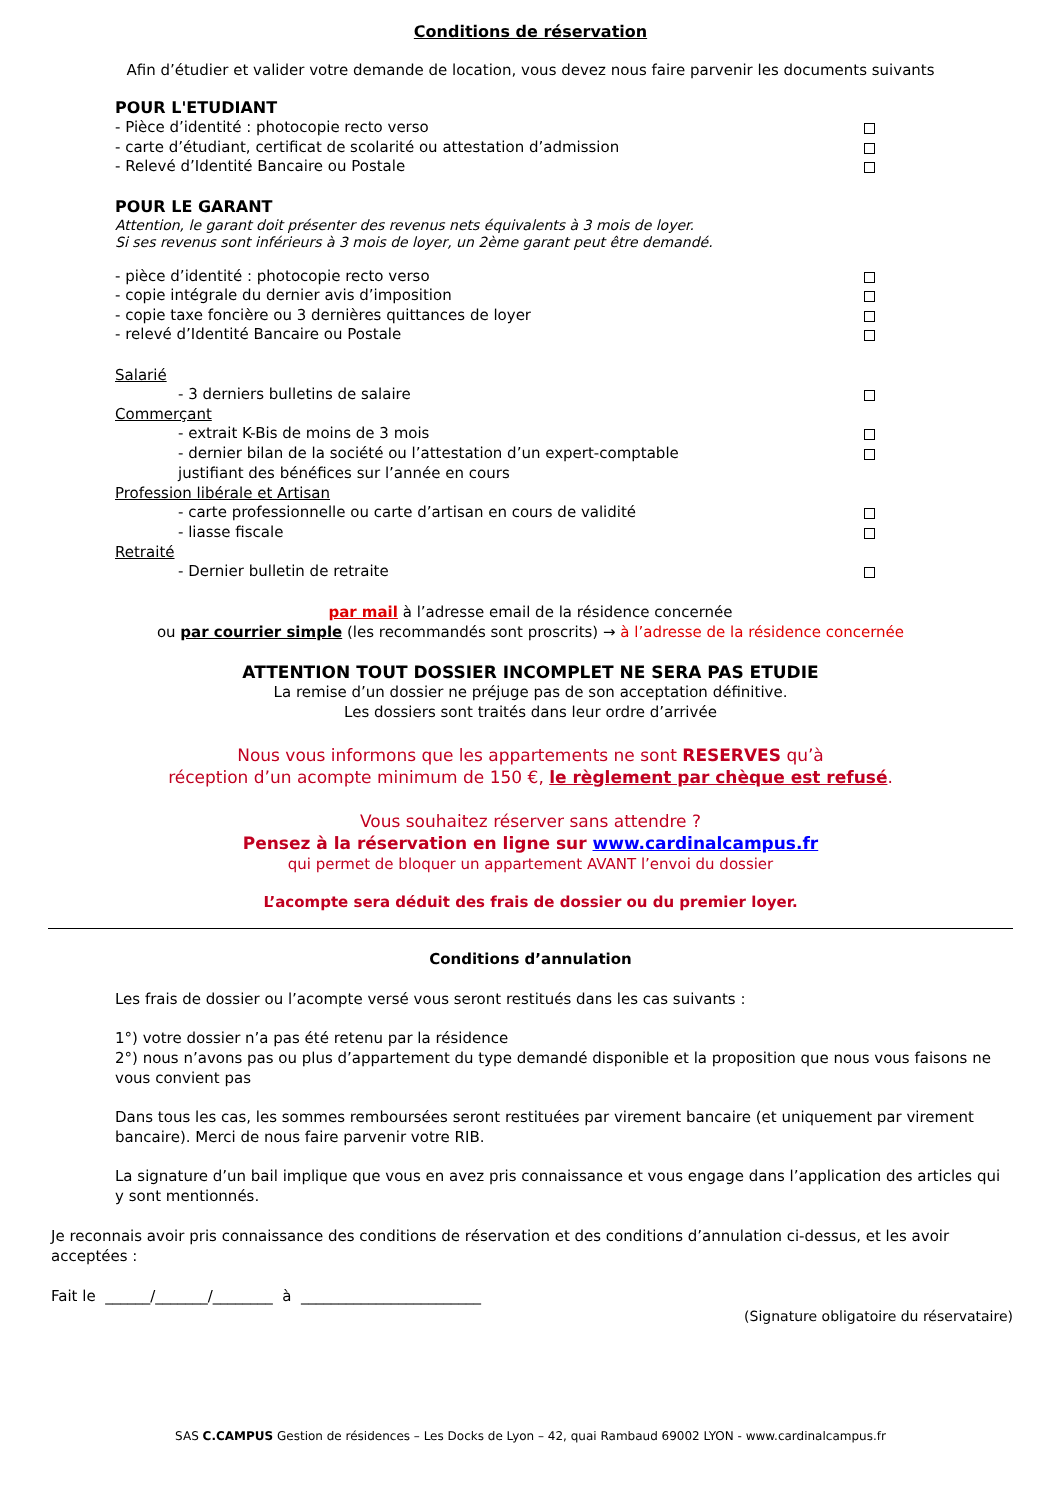Conditions de réservation
Afin d’étudier et valider votre demande de location, vous devez nous faire parvenir les documents suivants
POUR L'ETUDIANT
- Pièce d’identité : photocopie recto verso
- carte d’étudiant, certificat de scolarité ou attestation d’admission
- Relevé d’Identité Bancaire ou Postale
POUR LE GARANT
Attention, le garant doit présenter des revenus nets équivalents à 3 mois de loyer.
Si ses revenus sont inférieurs à 3 mois de loyer, un 2ème garant peut être demandé.
- pièce d’identité : photocopie recto verso
- copie intégrale du dernier avis d’imposition
- copie taxe foncière ou 3 dernières quittances de loyer
- relevé d’Identité Bancaire ou Postale
Salarié
- 3 derniers bulletins de salaire
Commerçant
- extrait K-Bis de moins de 3 mois
- dernier bilan de la société ou l’attestation d’un expert-comptable
justifiant des bénéfices sur l’année en cours
Profession libérale et Artisan
- carte professionnelle ou carte d’artisan en cours de validité
- liasse fiscale
Retraité
- Dernier bulletin de retraite
par mail à l’adresse email de la résidence concernée
ou par courrier simple (les recommandés sont proscrits) → à l’adresse de la résidence concernée
ATTENTION TOUT DOSSIER INCOMPLET NE SERA PAS ETUDIE
La remise d’un dossier ne préjuge pas de son acceptation définitive.
Les dossiers sont traités dans leur ordre d’arrivée
Nous vous informons que les appartements ne sont RESERVES qu’à
réception d’un acompte minimum de 150 €, le règlement par chèque est refusé.
Vous souhaitez réserver sans attendre ?
Pensez à la réservation en ligne sur www.cardinalcampus.fr
qui permet de bloquer un appartement AVANT l’envoi du dossier
L’acompte sera déduit des frais de dossier ou du premier loyer.
Conditions d’annulation
Les frais de dossier ou l’acompte versé vous seront restitués dans les cas suivants :
1°) votre dossier n’a pas été retenu par la résidence
2°) nous n’avons pas ou plus d’appartement du type demandé disponible et la proposition que nous vous faisons ne vous convient pas
Dans tous les cas, les sommes remboursées seront restituées par virement bancaire (et uniquement par virement bancaire). Merci de nous faire parvenir votre RIB.
La signature d’un bail implique que vous en avez pris connaissance et vous engage dans l’application des articles qui y sont mentionnés.
Je reconnais avoir pris connaissance des conditions de réservation et des conditions d’annulation ci-dessus, et les avoir acceptées :
Fait le ______/_______/________ à ________________________
(Signature obligatoire du réservataire)
SAS C.CAMPUS Gestion de résidences – Les Docks de Lyon – 42, quai Rambaud 69002 LYON - www.cardinalcampus.fr